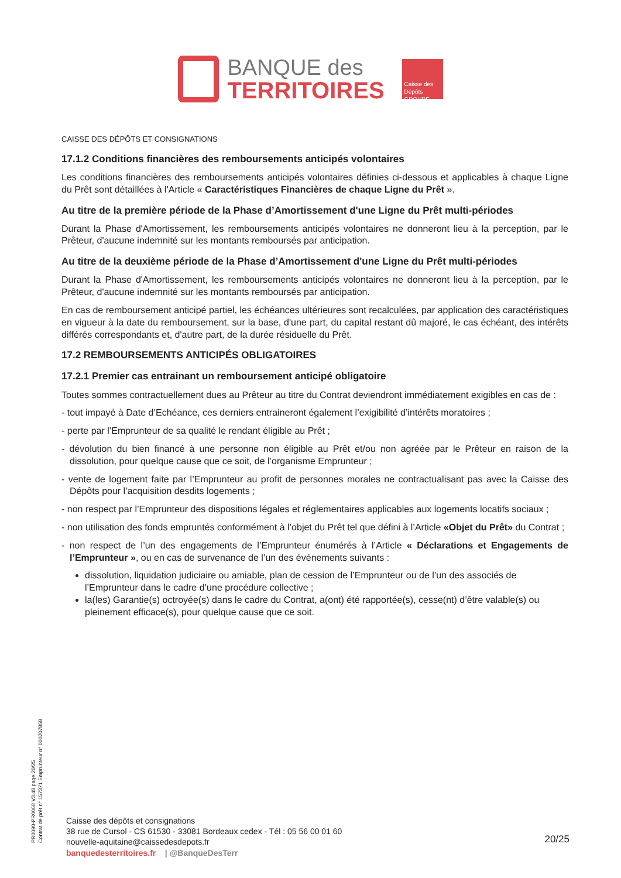BANQUE des
TERRITOIRES
Caisse des Dépôts GROUPE
CAISSE DES DÉPÔTS ET CONSIGNATIONS
17.1.2 Conditions financières des remboursements anticipés volontaires
Les conditions financières des remboursements anticipés volontaires définies ci-dessous et applicables à chaque Ligne du Prêt sont détaillées à l'Article « Caractéristiques Financières de chaque Ligne du Prêt ».
Au titre de la première période de la Phase d’Amortissement d'une Ligne du Prêt multi-périodes
Durant la Phase d'Amortissement, les remboursements anticipés volontaires ne donneront lieu à la perception, par le Prêteur, d'aucune indemnité sur les montants remboursés par anticipation.
Au titre de la deuxième période de la Phase d’Amortissement d'une Ligne du Prêt multi-périodes
Durant la Phase d'Amortissement, les remboursements anticipés volontaires ne donneront lieu à la perception, par le Prêteur, d'aucune indemnité sur les montants remboursés par anticipation.
En cas de remboursement anticipé partiel, les échéances ultérieures sont recalculées, par application des caractéristiques en vigueur à la date du remboursement, sur la base, d'une part, du capital restant dû majoré, le cas échéant, des intérêts différés correspondants et, d'autre part, de la durée résiduelle du Prêt.
17.2 REMBOURSEMENTS ANTICIPÉS OBLIGATOIRES
17.2.1 Premier cas entrainant un remboursement anticipé obligatoire
Toutes sommes contractuellement dues au Prêteur au titre du Contrat deviendront immédiatement exigibles en cas de :
- tout impayé à Date d’Echéance, ces derniers entraineront également l’exigibilité d’intérêts moratoires ;
- perte par l’Emprunteur de sa qualité le rendant éligible au Prêt ;
- dévolution du bien financé à une personne non éligible au Prêt et/ou non agréée par le Prêteur en raison de la dissolution, pour quelque cause que ce soit, de l’organisme Emprunteur ;
- vente de logement faite par l’Emprunteur au profit de personnes morales ne contractualisant pas avec la Caisse des Dépôts pour l’acquisition desdits logements ;
- non respect par l’Emprunteur des dispositions légales et réglementaires applicables aux logements locatifs sociaux ;
- non utilisation des fonds empruntés conformément à l’objet du Prêt tel que défini à l’Article «Objet du Prêt» du Contrat ;
- non respect de l’un des engagements de l’Emprunteur énumérés à l’Article « Déclarations et Engagements de l’Emprunteur », ou en cas de survenance de l’un des événements suivants :
dissolution, liquidation judiciaire ou amiable, plan de cession de l’Emprunteur ou de l’un des associés de l’Emprunteur dans le cadre d’une procédure collective ;
la(les) Garantie(s) octroyée(s) dans le cadre du Contrat, a(ont) été rapportée(s), cesse(nt) d’être valable(s) ou pleinement efficace(s), pour quelque cause que ce soit.
PR0090-PR0068 V3.48 page 20/25
Contrat de prêt n° 157371 Emprunteur n° 000207858
Caisse des dépôts et consignations
38 rue de Cursol - CS 61530 - 33081 Bordeaux cedex - Tél : 05 56 00 01 60
nouvelle-aquitaine@caissedesdepots.fr
banquedesterritoires.fr | @BanqueDesTerr
20/25